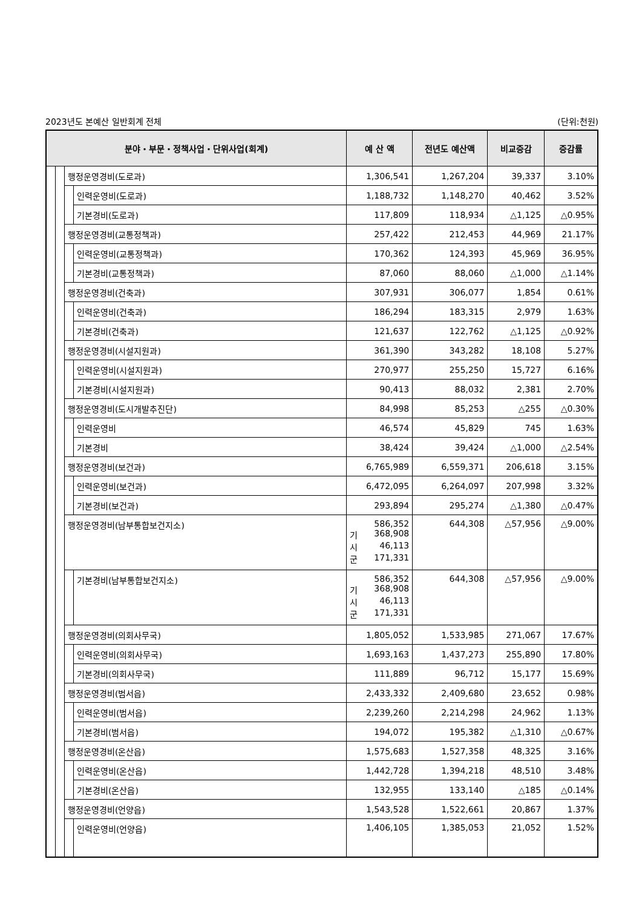2023년도 본예산 일반회계 전체 (단위:천원)
| 분야・부문・정책사업・단위사업(회계) | | | | 예 산 액 | 전년도 예산액 | 비교증감 | 증감률 |
| --- | --- | --- | --- | --- | --- | --- | --- |
| | | 행정운영경비(도로과) | | 1,306,541 | 1,267,204 | 39,337 | 3.10% |
| | | | 인력운영비(도로과) | 1,188,732 | 1,148,270 | 40,462 | 3.52% |
| | | | 기본경비(도로과) | 117,809 | 118,934 | △1,125 | △0.95% |
| | | 행정운영경비(교통정책과) | | 257,422 | 212,453 | 44,969 | 21.17% |
| | | | 인력운영비(교통정책과) | 170,362 | 124,393 | 45,969 | 36.95% |
| | | | 기본경비(교통정책과) | 87,060 | 88,060 | △1,000 | △1.14% |
| | | 행정운영경비(건축과) | | 307,931 | 306,077 | 1,854 | 0.61% |
| | | | 인력운영비(건축과) | 186,294 | 183,315 | 2,979 | 1.63% |
| | | | 기본경비(건축과) | 121,637 | 122,762 | △1,125 | △0.92% |
| | | 행정운영경비(시설지원과) | | 361,390 | 343,282 | 18,108 | 5.27% |
| | | | 인력운영비(시설지원과) | 270,977 | 255,250 | 15,727 | 6.16% |
| | | | 기본경비(시설지원과) | 90,413 | 88,032 | 2,381 | 2.70% |
| | | 행정운영경비(도시개발추진단) | | 84,998 | 85,253 | △255 | △0.30% |
| | | | 인력운영비 | 46,574 | 45,829 | 745 | 1.63% |
| | | | 기본경비 | 38,424 | 39,424 | △1,000 | △2.54% |
| | | 행정운영경비(보건과) | | 6,765,989 | 6,559,371 | 206,618 | 3.15% |
| | | | 인력운영비(보건과) | 6,472,095 | 6,264,097 | 207,998 | 3.32% |
| | | | 기본경비(보건과) | 293,894 | 295,274 | △1,380 | △0.47% |
| | | 행정운영경비(남부통합보건지소) | | 586,352 기 368,908 시 46,113 군 171,331 | 644,308 | △57,956 | △9.00% |
| | | | 기본경비(남부통합보건지소) | 586,352 기 368,908 시 46,113 군 171,331 | 644,308 | △57,956 | △9.00% |
| | | 행정운영경비(의회사무국) | | 1,805,052 | 1,533,985 | 271,067 | 17.67% |
| | | | 인력운영비(의회사무국) | 1,693,163 | 1,437,273 | 255,890 | 17.80% |
| | | | 기본경비(의회사무국) | 111,889 | 96,712 | 15,177 | 15.69% |
| | | 행정운영경비(범서읍) | | 2,433,332 | 2,409,680 | 23,652 | 0.98% |
| | | | 인력운영비(범서읍) | 2,239,260 | 2,214,298 | 24,962 | 1.13% |
| | | | 기본경비(범서읍) | 194,072 | 195,382 | △1,310 | △0.67% |
| | | 행정운영경비(온산읍) | | 1,575,683 | 1,527,358 | 48,325 | 3.16% |
| | | | 인력운영비(온산읍) | 1,442,728 | 1,394,218 | 48,510 | 3.48% |
| | | | 기본경비(온산읍) | 132,955 | 133,140 | △185 | △0.14% |
| | | 행정운영경비(언양읍) | | 1,543,528 | 1,522,661 | 20,867 | 1.37% |
| | | | 인력운영비(언양읍) | 1,406,105 | 1,385,053 | 21,052 | 1.52% |